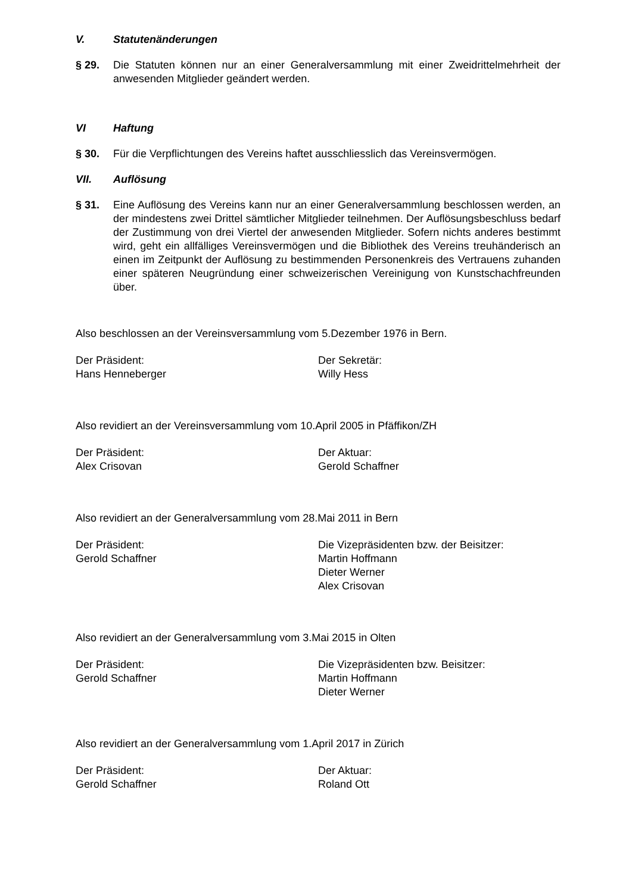V. Statutenänderungen
§ 29. Die Statuten können nur an einer Generalversammlung mit einer Zweidrittelmehrheit der anwesenden Mitglieder geändert werden.
VI Haftung
§ 30. Für die Verpflichtungen des Vereins haftet ausschliesslich das Vereinsvermögen.
VII. Auflösung
§ 31. Eine Auflösung des Vereins kann nur an einer Generalversammlung beschlossen werden, an der mindestens zwei Drittel sämtlicher Mitglieder teilnehmen. Der Auflösungsbeschluss bedarf der Zustimmung von drei Viertel der anwesenden Mitglieder. Sofern nichts anderes bestimmt wird, geht ein allfälliges Vereinsvermögen und die Bibliothek des Vereins treuhänderisch an einen im Zeitpunkt der Auflösung zu bestimmenden Personenkreis des Vertrauens zuhanden einer späteren Neugründung einer schweizerischen Vereinigung von Kunstschachfreunden über.
Also beschlossen an der Vereinsversammlung vom 5.Dezember 1976 in Bern.
Der Präsident:
Hans Henneberger
Der Sekretär:
Willy Hess
Also revidiert an der Vereinsversammlung vom 10.April 2005 in Pfäffikon/ZH
Der Präsident:
Alex Crisovan
Der Aktuar:
Gerold Schaffner
Also revidiert an der Generalversammlung vom 28.Mai 2011 in Bern
Der Präsident:
Gerold Schaffner
Die Vizepräsidenten bzw. der Beisitzer:
Martin Hoffmann
Dieter Werner
Alex Crisovan
Also revidiert an der Generalversammlung vom 3.Mai 2015 in Olten
Der Präsident:
Gerold Schaffner
Die Vizepräsidenten bzw. Beisitzer:
Martin Hoffmann
Dieter Werner
Also revidiert an der Generalversammlung vom 1.April 2017 in Zürich
Der Präsident:
Gerold Schaffner
Der Aktuar:
Roland Ott